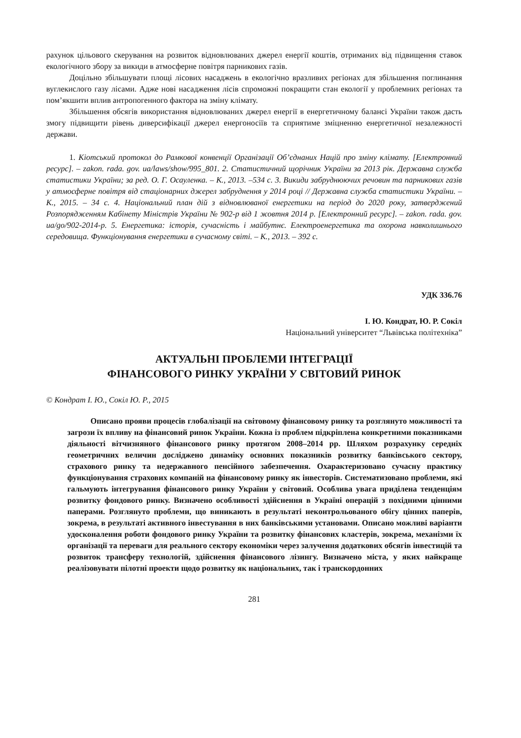рахунок цільового скерування на розвиток відновлюваних джерел енергії коштів, отриманих від підвищення ставок екологічного збору за викиди в атмосферне повітря парникових газів.
Доцільно збільшувати площі лісових насаджень в екологічно вразливих регіонах для збільшення поглинання вуглекислого газу лісами. Адже нові насадження лісів спроможні покращити стан екології у проблемних регіонах та пом’якшити вплив антропогенного фактора на зміну клімату.
Збільшення обсягів використання відновлюваних джерел енергії в енергетичному балансі України також дасть змогу підвищити рівень диверсифікації джерел енергоносіїв та сприятиме зміцненню енергетичної незалежності держави.
1. Кіотський протокол до Рамкової конвенції Організації Об’єднаних Націй про зміну клімату. [Електронний ресурс]. – zakon. rada. gov. ua/laws/show/995_801. 2. Статистичний щорічник України за 2013 рік. Державна служба статистики України; за ред. О. Г. Осауленка. – К., 2013. –534 с. 3. Викиди забруднюючих речовин та парникових газів у атмосферне повітря від стаціонарних джерел забруднення у 2014 році // Державна служба статистики України. – К., 2015. – 34 с. 4. Національний план дій з відновлюваної енергетики на період до 2020 року, затверджений Розпорядженням Кабінету Міністрів України № 902-р від 1 жовтня 2014 р. [Електронний ресурс]. – zakon. rada. gov. ua/go/902-2014-р. 5. Енергетика: історія, сучасність і майбутнє. Електроенергетика та охорона навколишнього середовища. Функціонування енергетики в сучасному світі. – К., 2013. – 392 с.
УДК 336.76
І. Ю. Кондрат, Ю. Р. Сокіл
Національний університет “Львівська політехніка”
АКТУАЛЬНІ ПРОБЛЕМИ ІНТЕГРАЦІЇ
ФІНАНСОВОГО РИНКУ УКРАЇНИ У СВІТОВИЙ РИНОК
© Кондрат І. Ю., Сокіл Ю. Р., 2015
Описано прояви процесів глобалізації на світовому фінансовому ринку та розглянуто можливості та загрози їх впливу на фінансовий ринок України. Кожна із проблем підкріплена конкретними показниками діяльності вітчизняного фінансового ринку протягом 2008–2014 рр. Шляхом розрахунку середніх геометричних величин досліджено динаміку основних показників розвитку банківського сектору, страхового ринку та недержавного пенсійного забезпечення. Охарактеризовано сучасну практику функціонування страхових компаній на фінансовому ринку як інвесторів. Систематизовано проблеми, які гальмують інтегрування фінансового ринку України у світовий. Особлива увага приділена тенденціям розвитку фондового ринку. Визначено особливості здійснення в Україні операцій з похідними цінними паперами. Розглянуто проблеми, що виникають в результаті неконтрольованого обігу цінних паперів, зокрема, в результаті активного інвестування в них банківськими установами. Описано можливі варіанти удосконалення роботи фондового ринку України та розвитку фінансових кластерів, зокрема, механізми їх організації та переваги для реального сектору економіки через залучення додаткових обсягів інвестицій та розвиток трансферу технологій, здійснення фінансового лізингу. Визначено міста, у яких найкраще реалізовувати пілотні проекти щодо розвитку як національних, так і транскордонних
281